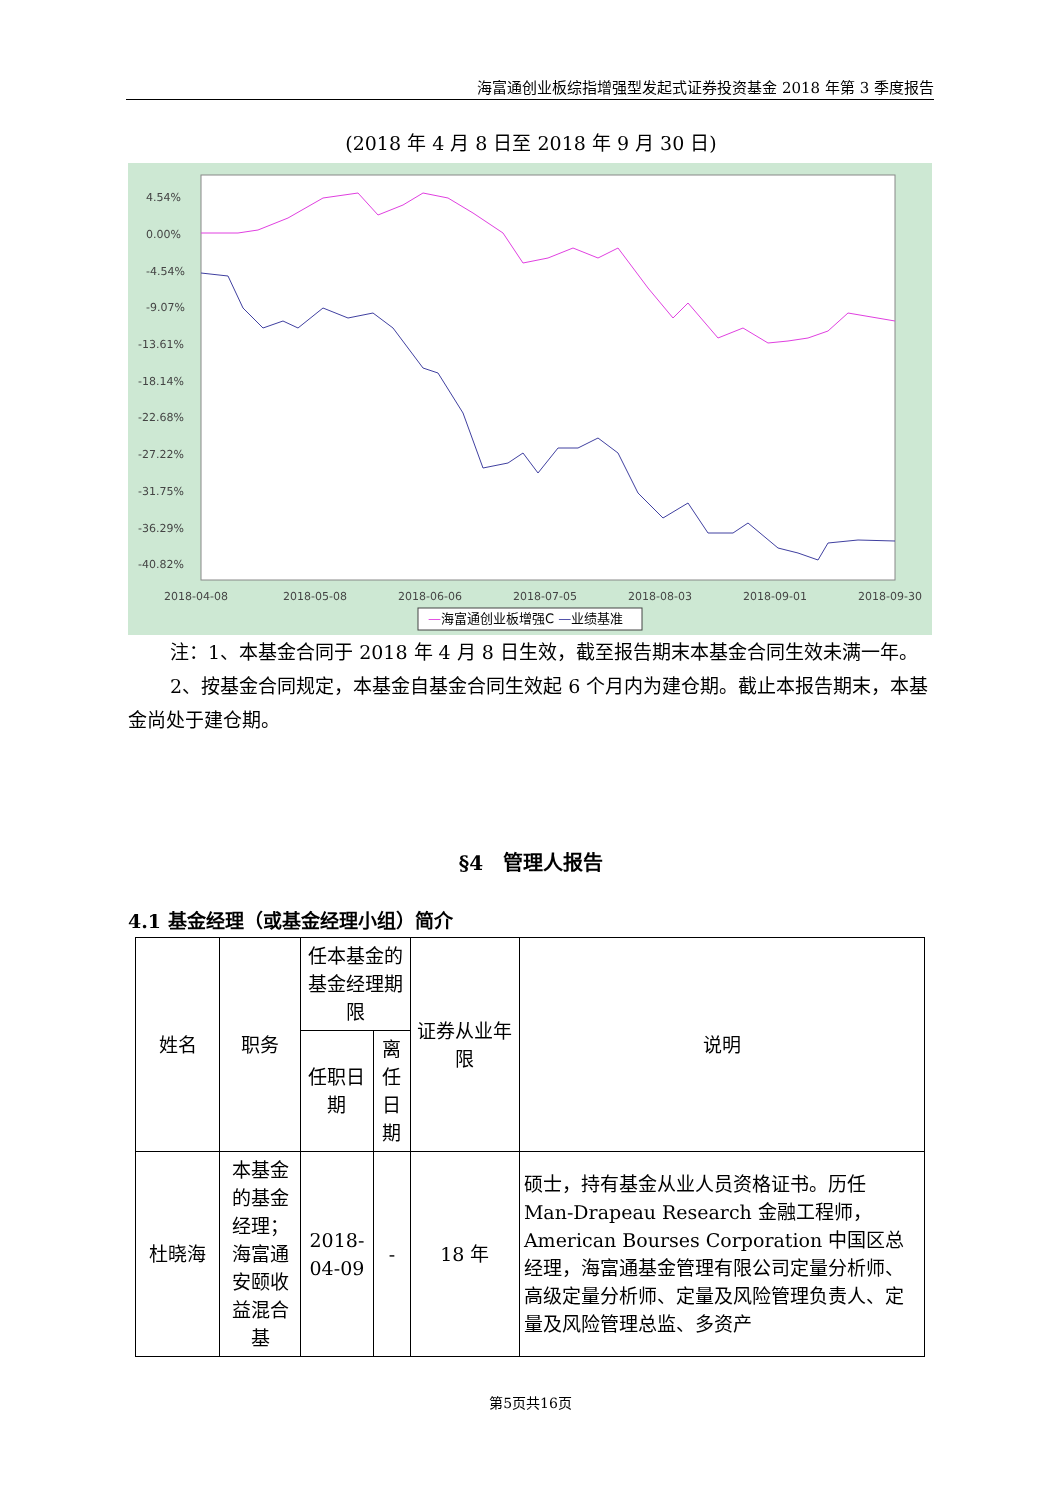海富通创业板综指增强型发起式证券投资基金 2018 年第 3 季度报告
(2018 年 4 月 8 日至 2018 年 9 月 30 日)
4.54%
0.00%
-4.54%
-9.07%
-13.61%
-18.14%
-22.68%
-27.22%
-31.75%
-36.29%
-40.82%
2018-04-08
2018-05-08
2018-06-06
2018-07-05
2018-08-03
2018-09-01
2018-09-30
—海富通创业板增强C —业绩基准
注：1、本基金合同于 2018 年 4 月 8 日生效，截至报告期末本基金合同生效未满一年。
2、按基金合同规定，本基金自基金合同生效起 6 个月内为建仓期。截止本报告期末，本基金尚处于建仓期。
§4　管理人报告
4.1 基金经理（或基金经理小组）简介
| 姓名 | 职务 | 任本基金的基金经理期限 | | 证券从业年限 | 说明 |
| | | 任职日期 | 离任日期 | | |
| 杜晓海 | 本基金的基金经理；海富通安颐收益混合基 | 2018-04-09 | - | 18 年 | 硕士，持有基金从业人员资格证书。历任 Man-Drapeau Research 金融工程师，American Bourses Corporation 中国区总经理，海富通基金管理有限公司定量分析师、高级定量分析师、定量及风险管理负责人、定量及风险管理总监、多资产 |
第5页共16页